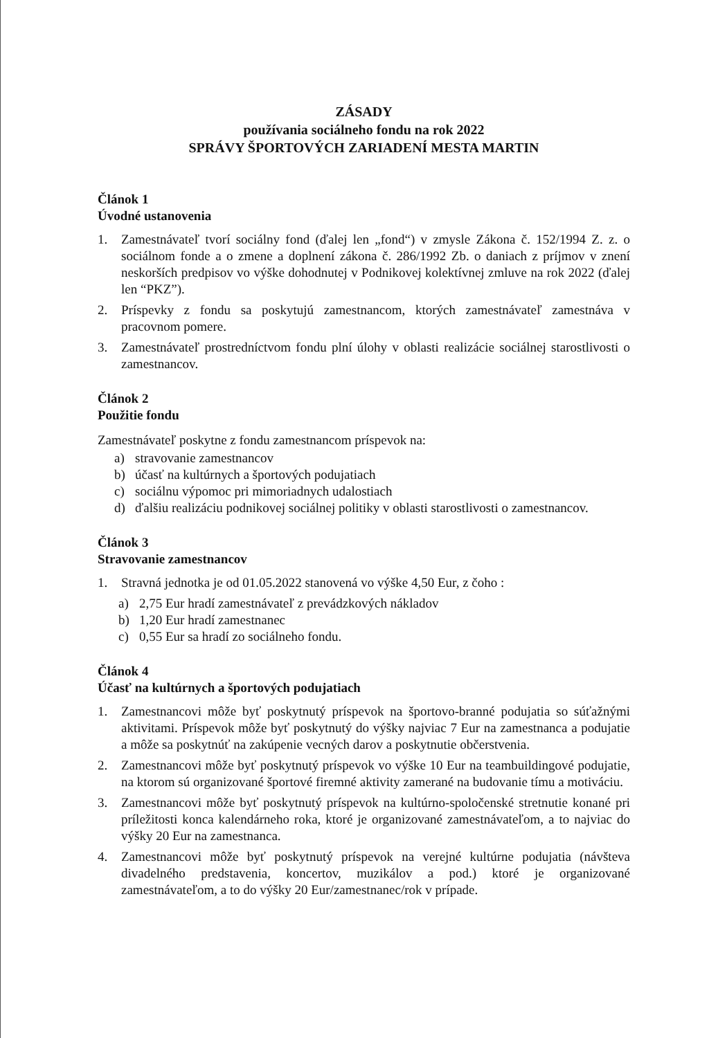ZÁSADY
používania sociálneho fondu na rok 2022
SPRÁVY ŠPORTOVÝCH ZARIADENÍ MESTA MARTIN
Článok 1
Úvodné ustanovenia
1. Zamestnávateľ tvorí sociálny fond (ďalej len „fond“) v zmysle Zákona č. 152/1994 Z. z. o sociálnom fonde a o zmene a doplnení zákona č. 286/1992 Zb. o daniach z príjmov v znení neskorších predpisov vo výške dohodnutej v Podnikovej kolektívnej zmluve na rok 2022 (ďalej len “PKZ”).
2. Príspevky z fondu sa poskytujú zamestnancom, ktorých zamestnávateľ zamestnáva v pracovnom pomere.
3. Zamestnávateľ prostredníctvom fondu plní úlohy v oblasti realizácie sociálnej starostlivosti o zamestnancov.
Článok 2
Použitie fondu
Zamestnávateľ poskytne z fondu zamestnancom príspevok na:
a) stravovanie zamestnancov
b) účasť na kultúrnych a športových podujatiach
c) sociálnu výpomoc pri mimoriadnych udalostiach
d) ďalšiu realizáciu podnikovej sociálnej politiky v oblasti starostlivosti o zamestnancov.
Článok 3
Stravovanie zamestnancov
1. Stravná jednotka je od 01.05.2022 stanovená vo výške 4,50 Eur, z čoho :
a) 2,75 Eur hradí zamestnávateľ z prevádzkových nákladov
b) 1,20 Eur hradí zamestnanec
c) 0,55 Eur sa hradí zo sociálneho fondu.
Článok 4
Účasť na kultúrnych a športových podujatiach
1. Zamestnancovi môže byť poskytnutý príspevok na športovo-branné podujatia so súťažnými aktivitami. Príspevok môže byť poskytnutý do výšky najviac 7 Eur na zamestnanca a podujatie a môže sa poskytnúť na zakúpenie vecných darov a poskytnutie občerstvenia.
2. Zamestnancovi môže byť poskytnutý príspevok vo výške 10 Eur na teambuildingové podujatie, na ktorom sú organizované športové firemné aktivity zamerané na budovanie tímu a motiváciu.
3. Zamestnancovi môže byť poskytnutý príspevok na kultúrno-spoločenské stretnutie konané pri príležitosti konca kalendárneho roka, ktoré je organizované zamestnávateľom, a to najviac do výšky 20 Eur na zamestnanca.
4. Zamestnancovi môže byť poskytnutý príspevok na verejné kultúrne podujatia (návšteva divadelného predstavenia, koncertov, muzikálov a pod.) ktoré je organizované zamestnávateľom, a to do výšky 20 Eur/zamestnanec/rok v prípade.